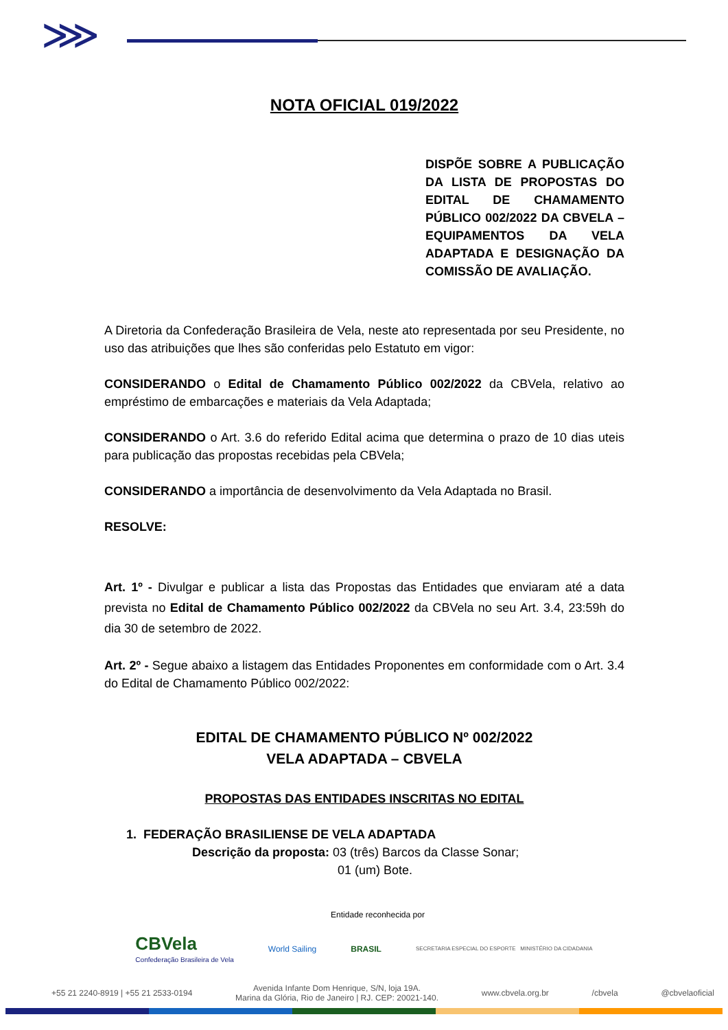⋙
NOTA OFICIAL 019/2022
DISPÕE SOBRE A PUBLICAÇÃO DA LISTA DE PROPOSTAS DO EDITAL DE CHAMAMENTO PÚBLICO 002/2022 DA CBVELA – EQUIPAMENTOS DA VELA ADAPTADA E DESIGNAÇÃO DA COMISSÃO DE AVALIAÇÃO.
A Diretoria da Confederação Brasileira de Vela, neste ato representada por seu Presidente, no uso das atribuições que lhes são conferidas pelo Estatuto em vigor:
CONSIDERANDO o Edital de Chamamento Público 002/2022 da CBVela, relativo ao empréstimo de embarcações e materiais da Vela Adaptada;
CONSIDERANDO o Art. 3.6 do referido Edital acima que determina o prazo de 10 dias uteis para publicação das propostas recebidas pela CBVela;
CONSIDERANDO a importância de desenvolvimento da Vela Adaptada no Brasil.
RESOLVE:
Art. 1º - Divulgar e publicar a lista das Propostas das Entidades que enviaram até a data prevista no Edital de Chamamento Público 002/2022 da CBVela no seu Art. 3.4, 23:59h do dia 30 de setembro de 2022.
Art. 2º - Segue abaixo a listagem das Entidades Proponentes em conformidade com o Art. 3.4 do Edital de Chamamento Público 002/2022:
EDITAL DE CHAMAMENTO PÚBLICO Nº 002/2022
VELA ADAPTADA – CBVELA
PROPOSTAS DAS ENTIDADES INSCRITAS NO EDITAL
1. FEDERAÇÃO BRASILIENSE DE VELA ADAPTADA
Descrição da proposta: 03 (três) Barcos da Classe Sonar;
01 (um) Bote.
Entidade reconhecida por
CBVela
Confederação Brasileira de Vela
World Sailing BRASIL
SECRETARIA ESPECIAL DO ESPORTE MINISTÉRIO DA CIDADANIA
+55 21 2240-8919 | +55 21 2533-0194 Avenida Infante Dom Henrique, S/N, loja 19A.
Marina da Glória, Rio de Janeiro | RJ. CEP: 20021-140. www.cbvela.org.br /cbvela @cbvelaoficial